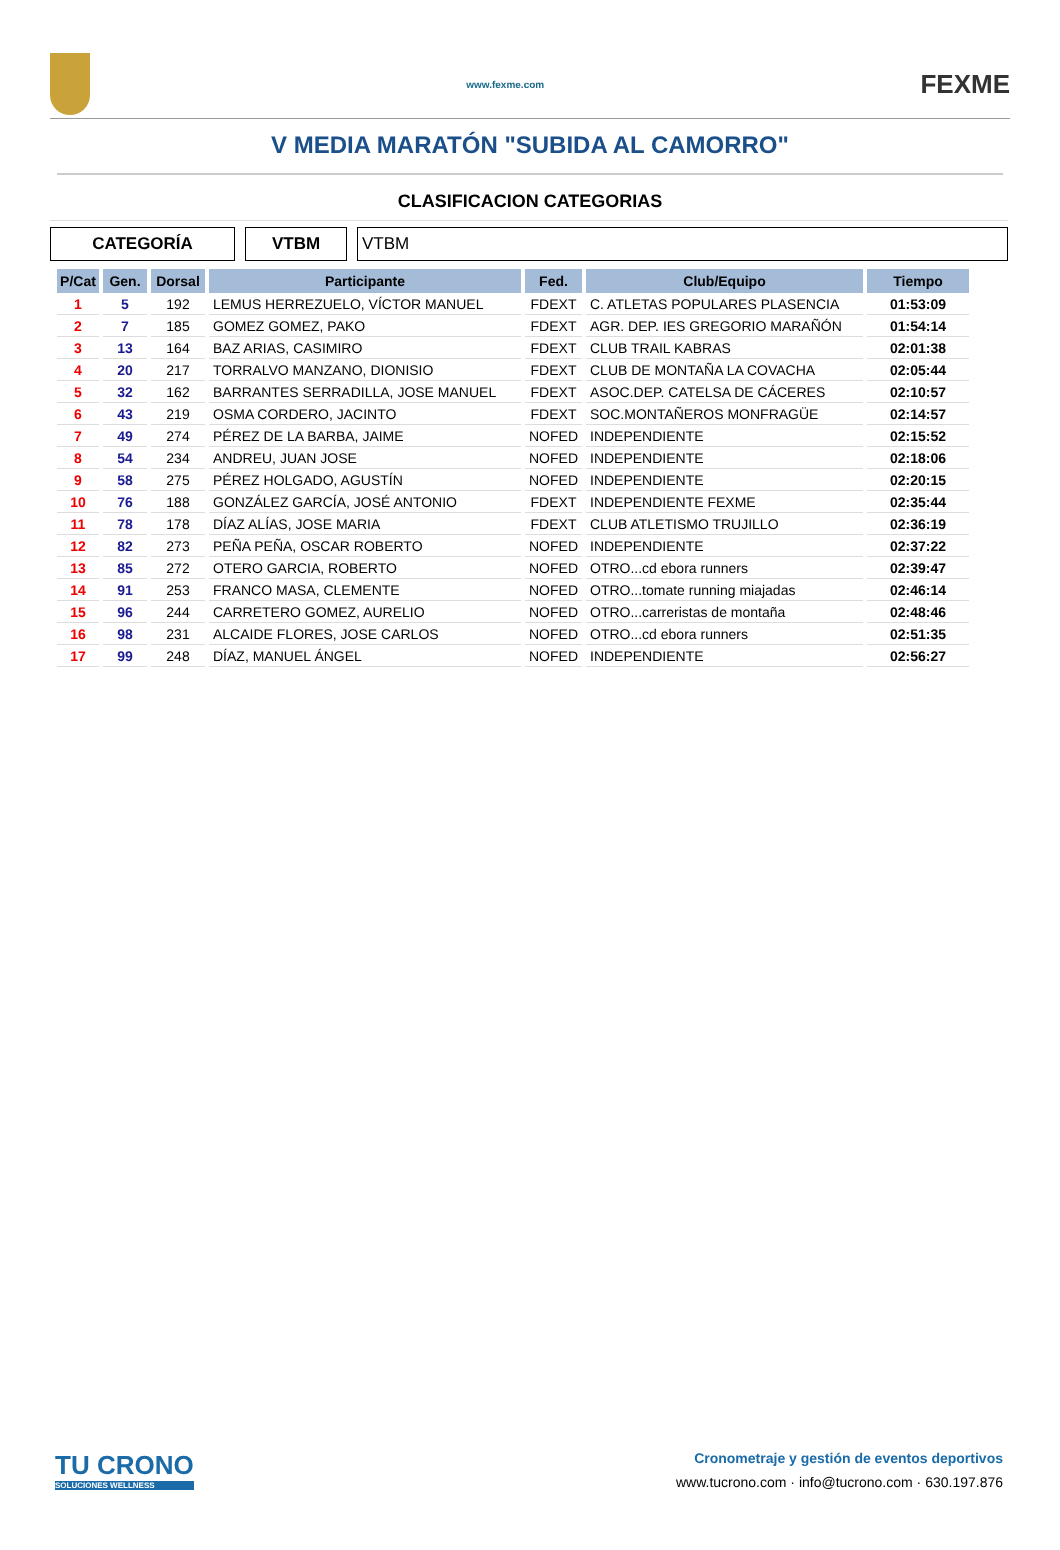www.fexme.com
FEXME
V MEDIA MARATÓN "SUBIDA AL CAMORRO"
CLASIFICACION CATEGORIAS
CATEGORÍA VTBM VTBM
| P/Cat | Gen. | Dorsal | Participante | Fed. | Club/Equipo | Tiempo |
| --- | --- | --- | --- | --- | --- | --- |
| 1 | 5 | 192 | LEMUS HERREZUELO, VÍCTOR MANUEL | FDEXT | C. ATLETAS POPULARES PLASENCIA | 01:53:09 |
| 2 | 7 | 185 | GOMEZ GOMEZ, PAKO | FDEXT | AGR. DEP. IES GREGORIO MARAÑÓN | 01:54:14 |
| 3 | 13 | 164 | BAZ ARIAS, CASIMIRO | FDEXT | CLUB TRAIL KABRAS | 02:01:38 |
| 4 | 20 | 217 | TORRALVO MANZANO, DIONISIO | FDEXT | CLUB DE MONTAÑA LA COVACHA | 02:05:44 |
| 5 | 32 | 162 | BARRANTES SERRADILLA, JOSE MANUEL | FDEXT | ASOC.DEP. CATELSA DE CÁCERES | 02:10:57 |
| 6 | 43 | 219 | OSMA CORDERO, JACINTO | FDEXT | SOC.MONTAÑEROS MONFRAGÜE | 02:14:57 |
| 7 | 49 | 274 | PÉREZ DE LA BARBA, JAIME | NOFED | INDEPENDIENTE | 02:15:52 |
| 8 | 54 | 234 | ANDREU, JUAN JOSE | NOFED | INDEPENDIENTE | 02:18:06 |
| 9 | 58 | 275 | PÉREZ HOLGADO, AGUSTÍN | NOFED | INDEPENDIENTE | 02:20:15 |
| 10 | 76 | 188 | GONZÁLEZ GARCÍA, JOSÉ ANTONIO | FDEXT | INDEPENDIENTE FEXME | 02:35:44 |
| 11 | 78 | 178 | DÍAZ ALÍAS, JOSE MARIA | FDEXT | CLUB ATLETISMO TRUJILLO | 02:36:19 |
| 12 | 82 | 273 | PEÑA PEÑA, OSCAR ROBERTO | NOFED | INDEPENDIENTE | 02:37:22 |
| 13 | 85 | 272 | OTERO GARCIA, ROBERTO | NOFED | OTRO...cd ebora runners | 02:39:47 |
| 14 | 91 | 253 | FRANCO MASA, CLEMENTE | NOFED | OTRO...tomate running miajadas | 02:46:14 |
| 15 | 96 | 244 | CARRETERO GOMEZ, AURELIO | NOFED | OTRO...carreristas de montaña | 02:48:46 |
| 16 | 98 | 231 | ALCAIDE FLORES, JOSE CARLOS | NOFED | OTRO...cd ebora runners | 02:51:35 |
| 17 | 99 | 248 | DÍAZ, MANUEL ÁNGEL | NOFED | INDEPENDIENTE | 02:56:27 |
TU CRONO
SOLUCIONES WELLNESS
Cronometraje y gestión de eventos deportivos
www.tucrono.com · info@tucrono.com · 630.197.876